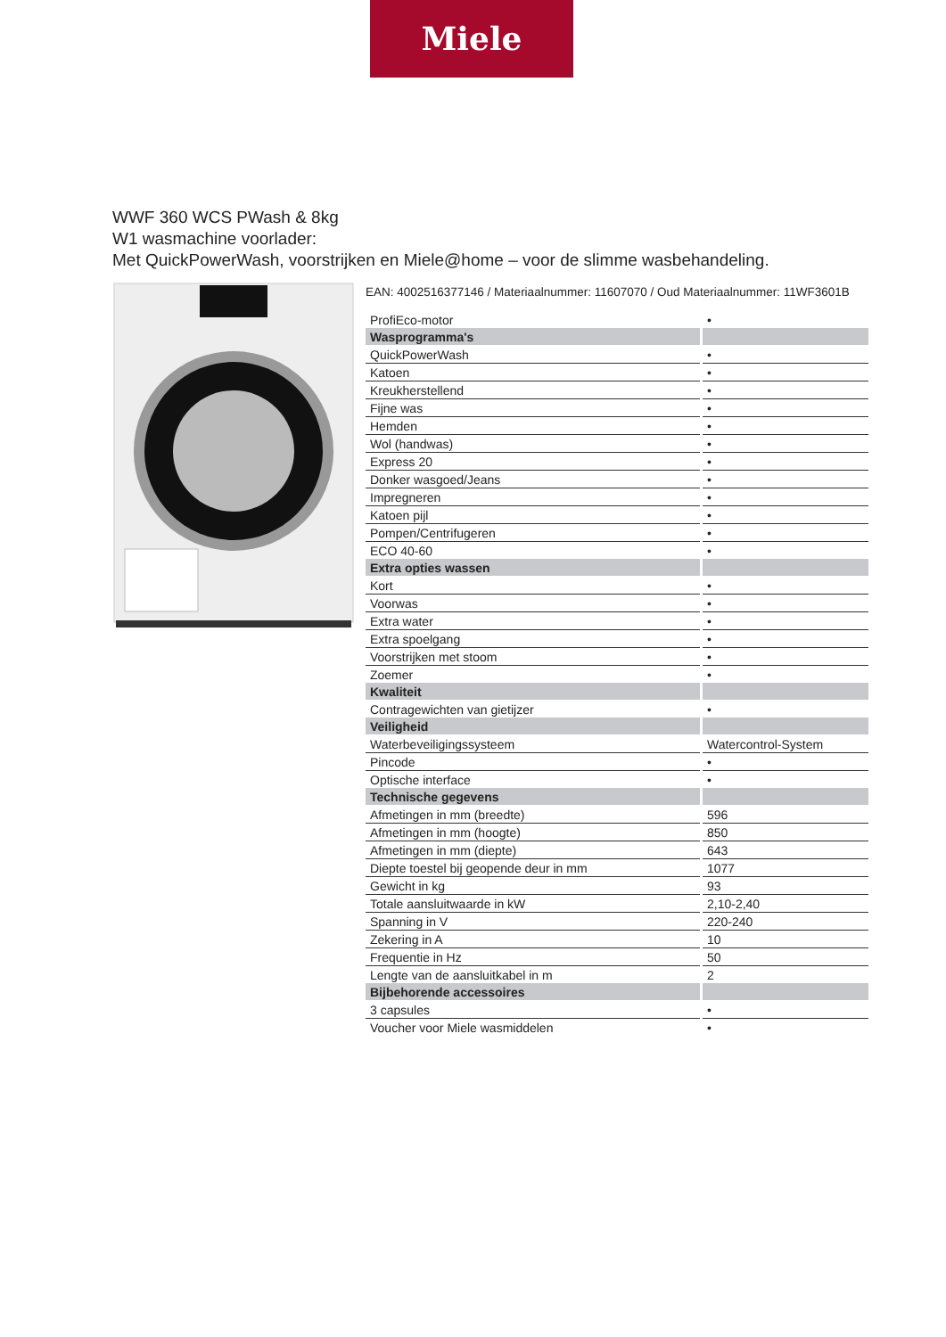Miele
WWF 360 WCS PWash & 8kg
W1 wasmachine voorlader:
Met QuickPowerWash, voorstrijken en Miele@home – voor de slimme wasbehandeling.
EAN: 4002516377146 / Materiaalnummer: 11607070 / Oud Materiaalnummer: 11WF3601B
| ProfiEco-motor | • |
| Wasprogramma's | |
| QuickPowerWash | • |
| Katoen | • |
| Kreukherstellend | • |
| Fijne was | • |
| Hemden | • |
| Wol (handwas) | • |
| Express 20 | • |
| Donker wasgoed/Jeans | • |
| Impregneren | • |
| Katoen pijl | • |
| Pompen/Centrifugeren | • |
| ECO 40-60 | • |
| Extra opties wassen | |
| Kort | • |
| Voorwas | • |
| Extra water | • |
| Extra spoelgang | • |
| Voorstrijken met stoom | • |
| Zoemer | • |
| Kwaliteit | |
| Contragewichten van gietijzer | • |
| Veiligheid | |
| Waterbeveiligingssysteem | Watercontrol-System |
| Pincode | • |
| Optische interface | • |
| Technische gegevens | |
| Afmetingen in mm (breedte) | 596 |
| Afmetingen in mm (hoogte) | 850 |
| Afmetingen in mm (diepte) | 643 |
| Diepte toestel bij geopende deur in mm | 1077 |
| Gewicht in kg | 93 |
| Totale aansluitwaarde in kW | 2,10-2,40 |
| Spanning in V | 220-240 |
| Zekering in A | 10 |
| Frequentie in Hz | 50 |
| Lengte van de aansluitkabel in m | 2 |
| Bijbehorende accessoires | |
| 3 capsules | • |
| Voucher voor Miele wasmiddelen | • |